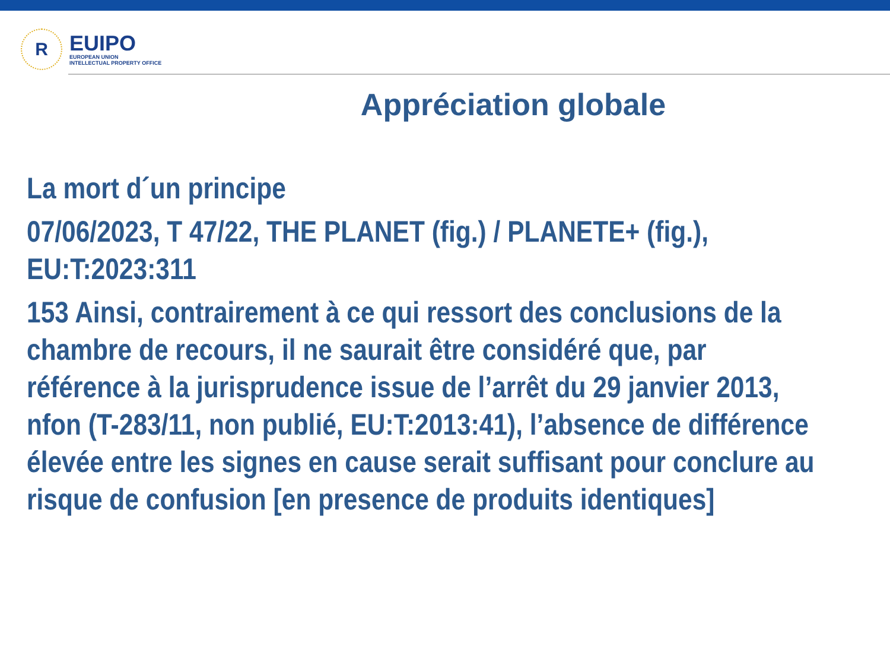R
EUIPO
EUROPEAN UNION
INTELLECTUAL PROPERTY OFFICE
Appréciation globale
La mort d´un principe
07/06/2023, T 47/22, THE PLANET (fig.) / PLANETE+ (fig.), EU:T:2023:311
153 Ainsi, contrairement à ce qui ressort des conclusions de la chambre de recours, il ne saurait être considéré que, par référence à la jurisprudence issue de l’arrêt du 29 janvier 2013, nfon (T-283/11, non publié, EU:T:2013:41), l’absence de différence élevée entre les signes en cause serait suffisant pour conclure au risque de confusion [en presence de produits identiques]